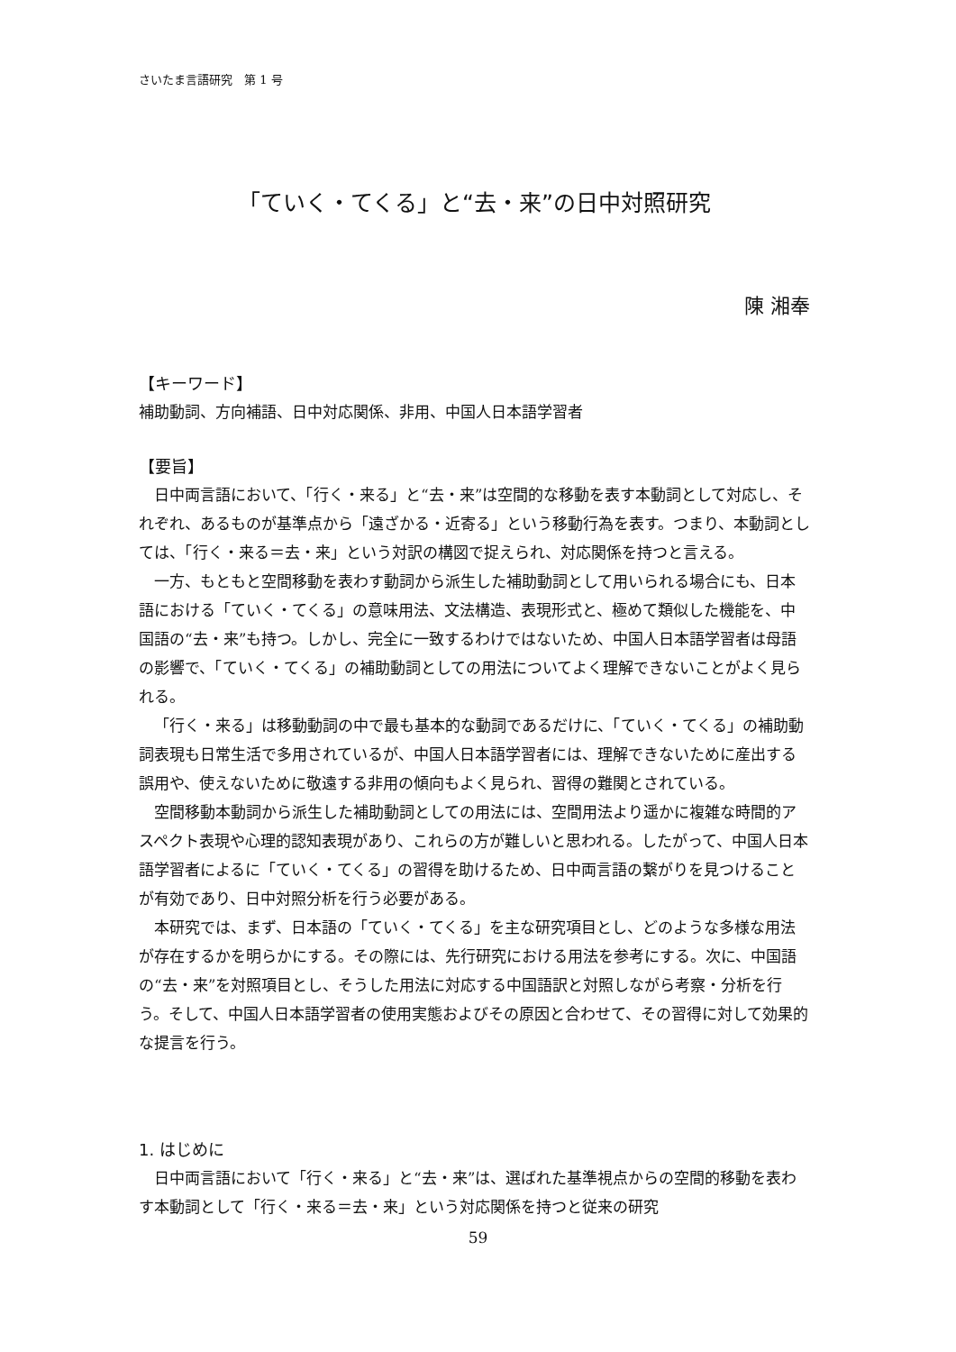さいたま言語研究　第 1 号
「ていく・てくる」と“去・来”の日中対照研究
陳 湘奉
【キーワード】
補助動詞、方向補語、日中対応関係、非用、中国人日本語学習者
【要旨】
日中両言語において、「行く・来る」と“去・来”は空間的な移動を表す本動詞として対応し、それぞれ、あるものが基準点から「遠ざかる・近寄る」という移動行為を表す。つまり、本動詞としては、「行く・来る＝去・来」という対訳の構図で捉えられ、対応関係を持つと言える。
一方、もともと空間移動を表わす動詞から派生した補助動詞として用いられる場合にも、日本語における「ていく・てくる」の意味用法、文法構造、表現形式と、極めて類似した機能を、中国語の“去・来”も持つ。しかし、完全に一致するわけではないため、中国人日本語学習者は母語の影響で、「ていく・てくる」の補助動詞としての用法についてよく理解できないことがよく見られる。
「行く・来る」は移動動詞の中で最も基本的な動詞であるだけに、「ていく・てくる」の補助動詞表現も日常生活で多用されているが、中国人日本語学習者には、理解できないために産出する誤用や、使えないために敬遠する非用の傾向もよく見られ、習得の難関とされている。
空間移動本動詞から派生した補助動詞としての用法には、空間用法より遥かに複雑な時間的アスペクト表現や心理的認知表現があり、これらの方が難しいと思われる。したがって、中国人日本語学習者によるに「ていく・てくる」の習得を助けるため、日中両言語の繋がりを見つけることが有効であり、日中対照分析を行う必要がある。
本研究では、まず、日本語の「ていく・てくる」を主な研究項目とし、どのような多様な用法が存在するかを明らかにする。その際には、先行研究における用法を参考にする。次に、中国語の“去・来”を対照項目とし、そうした用法に対応する中国語訳と対照しながら考察・分析を行う。そして、中国人日本語学習者の使用実態およびその原因と合わせて、その習得に対して効果的な提言を行う。
1. はじめに
日中両言語において「行く・来る」と“去・来”は、選ばれた基準視点からの空間的移動を表わす本動詞として「行く・来る＝去・来」という対応関係を持つと従来の研究
59